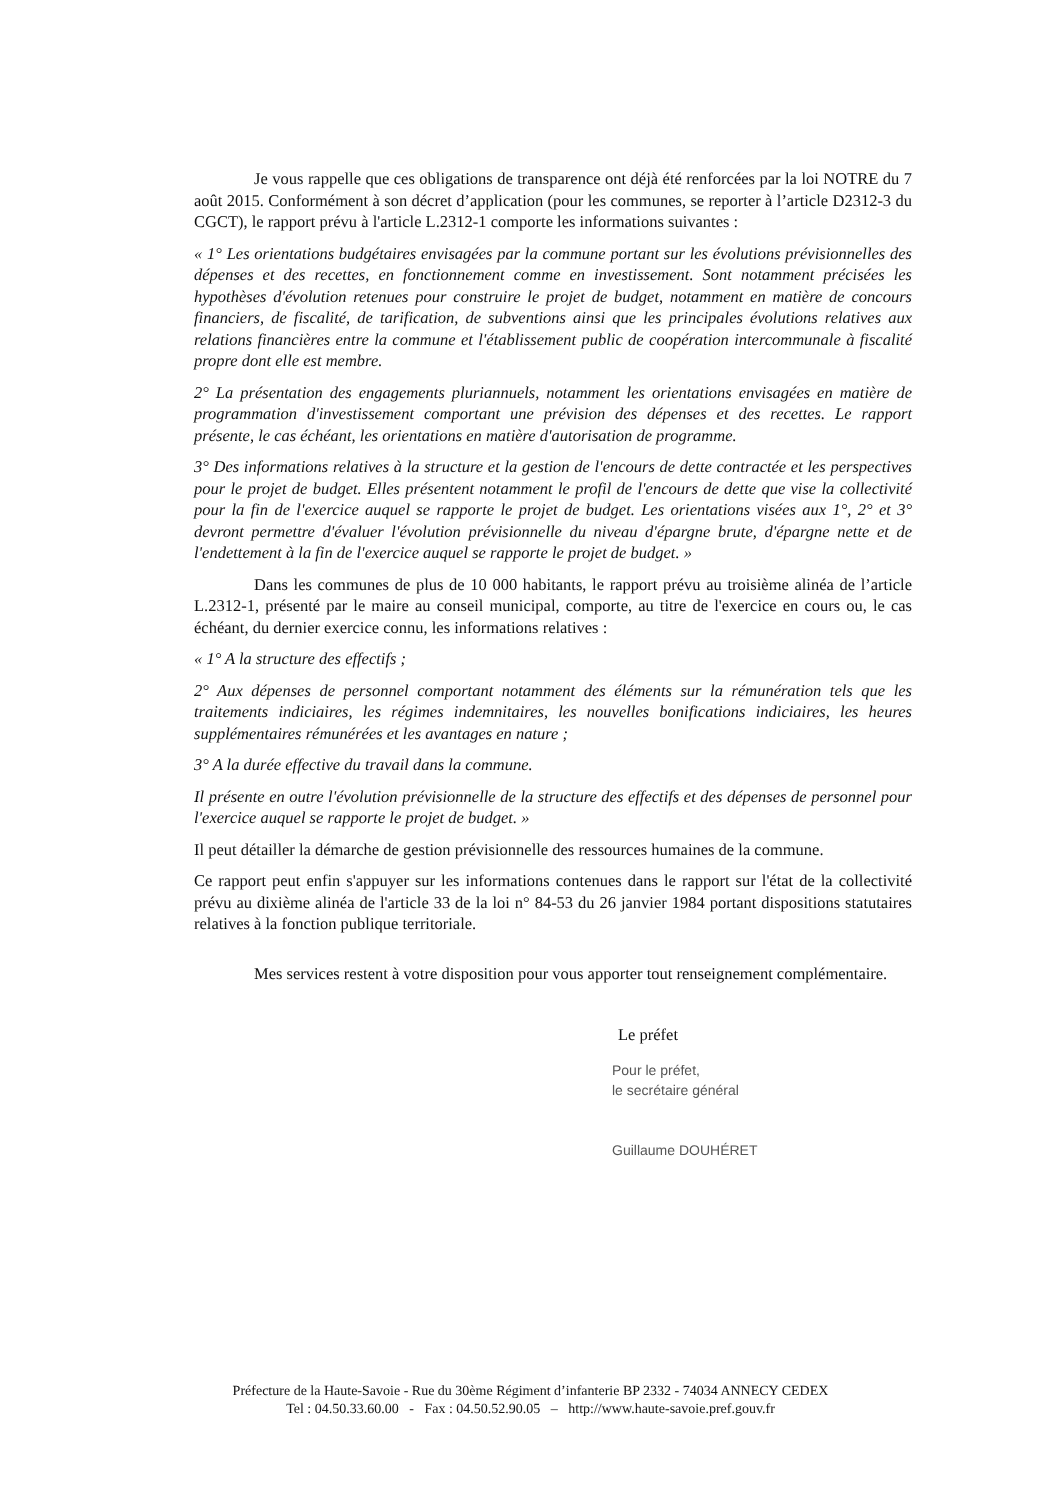Je vous rappelle que ces obligations de transparence ont déjà été renforcées par la loi NOTRE du 7 août 2015. Conformément à son décret d’application (pour les communes, se reporter à l’article D2312-3 du CGCT), le rapport prévu à l'article L.2312-1 comporte les informations suivantes :
« 1° Les orientations budgétaires envisagées par la commune portant sur les évolutions prévisionnelles des dépenses et des recettes, en fonctionnement comme en investissement. Sont notamment précisées les hypothèses d'évolution retenues pour construire le projet de budget, notamment en matière de concours financiers, de fiscalité, de tarification, de subventions ainsi que les principales évolutions relatives aux relations financières entre la commune et l'établissement public de coopération intercommunale à fiscalité propre dont elle est membre.
2° La présentation des engagements pluriannuels, notamment les orientations envisagées en matière de programmation d'investissement comportant une prévision des dépenses et des recettes. Le rapport présente, le cas échéant, les orientations en matière d'autorisation de programme.
3° Des informations relatives à la structure et la gestion de l'encours de dette contractée et les perspectives pour le projet de budget. Elles présentent notamment le profil de l'encours de dette que vise la collectivité pour la fin de l'exercice auquel se rapporte le projet de budget. Les orientations visées aux 1°, 2° et 3° devront permettre d'évaluer l'évolution prévisionnelle du niveau d'épargne brute, d'épargne nette et de l'endettement à la fin de l'exercice auquel se rapporte le projet de budget. »
Dans les communes de plus de 10 000 habitants, le rapport prévu au troisième alinéa de l’article L.2312-1, présenté par le maire au conseil municipal, comporte, au titre de l'exercice en cours ou, le cas échéant, du dernier exercice connu, les informations relatives :
« 1° A la structure des effectifs ;
2° Aux dépenses de personnel comportant notamment des éléments sur la rémunération tels que les traitements indiciaires, les régimes indemnitaires, les nouvelles bonifications indiciaires, les heures supplémentaires rémunérées et les avantages en nature ;
3° A la durée effective du travail dans la commune.
Il présente en outre l'évolution prévisionnelle de la structure des effectifs et des dépenses de personnel pour l'exercice auquel se rapporte le projet de budget. »
Il peut détailler la démarche de gestion prévisionnelle des ressources humaines de la commune.
Ce rapport peut enfin s'appuyer sur les informations contenues dans le rapport sur l'état de la collectivité prévu au dixième alinéa de l'article 33 de la loi n° 84-53 du 26 janvier 1984 portant dispositions statutaires relatives à la fonction publique territoriale.
Mes services restent à votre disposition pour vous apporter tout renseignement complémentaire.
Le préfet
Pour le préfet,
le secrétaire général
Guillaume DOUHÉRET
Préfecture de la Haute-Savoie - Rue du 30ème Régiment d’infanterie BP 2332 - 74034 ANNECY CEDEX
Tel : 04.50.33.60.00 - Fax : 04.50.52.90.05 – http://www.haute-savoie.pref.gouv.fr